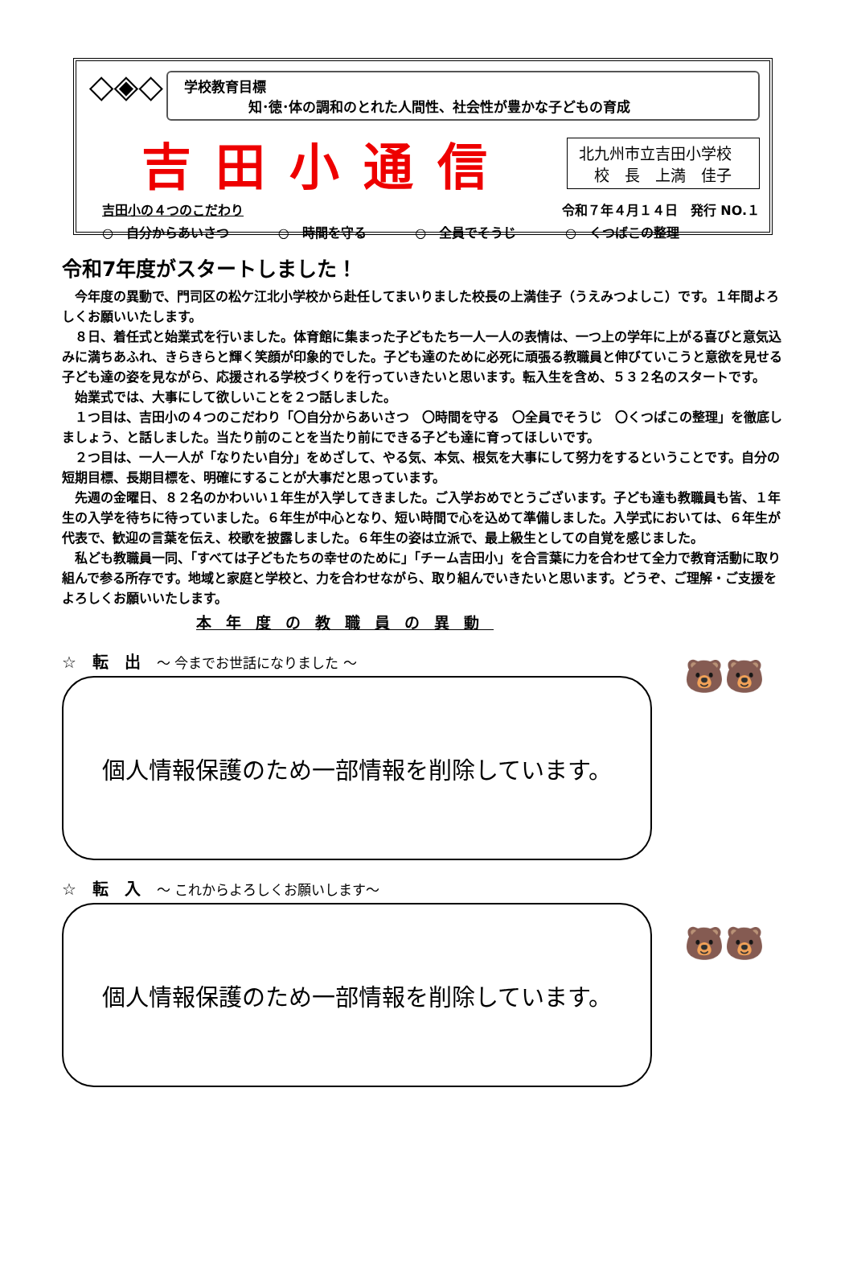◇◈◇
学校教育目標
知･徳･体の調和のとれた人間性、社会性が豊かな子どもの育成
吉田小通信
北九州市立吉田小学校
　校　長　上満　佳子
吉田小の４つのこだわり 令和７年４月１４日　発行 NO.１
○　自分からあいさつ ○　時間を守る ○　全員でそうじ ○　くつばこの整理
令和7年度がスタートしました！
今年度の異動で、門司区の松ケ江北小学校から赴任してまいりました校長の上満佳子（うえみつよしこ）です。１年間よろしくお願いいたします。
８日、着任式と始業式を行いました。体育館に集まった子どもたち一人一人の表情は、一つ上の学年に上がる喜びと意気込みに満ちあふれ、きらきらと輝く笑顔が印象的でした。子ども達のために必死に頑張る教職員と伸びていこうと意欲を見せる子ども達の姿を見ながら、応援される学校づくりを行っていきたいと思います。転入生を含め、５３２名のスタートです。
始業式では、大事にして欲しいことを２つ話しました。
１つ目は、吉田小の４つのこだわり「〇自分からあいさつ　〇時間を守る　〇全員でそうじ　〇くつばこの整理」を徹底しましょう、と話しました。当たり前のことを当たり前にできる子ども達に育ってほしいです。
２つ目は、一人一人が「なりたい自分」をめざして、やる気、本気、根気を大事にして努力をするということです。自分の短期目標、長期目標を、明確にすることが大事だと思っています。
先週の金曜日、８２名のかわいい１年生が入学してきました。ご入学おめでとうございます。子ども達も教職員も皆、１年生の入学を待ちに待っていました。６年生が中心となり、短い時間で心を込めて準備しました。入学式においては、６年生が代表で、歓迎の言葉を伝え、校歌を披露しました。６年生の姿は立派で、最上級生としての自覚を感じました。
私ども教職員一同、「すべては子どもたちの幸せのために」「チーム吉田小」を合言葉に力を合わせて全力で教育活動に取り組んで参る所存です。地域と家庭と学校と、力を合わせながら、取り組んでいきたいと思います。どうぞ、ご理解・ご支援をよろしくお願いいたします。
本年度の教職員の異動
☆　転　出　～ 今までお世話になりました ～
個人情報保護のため一部情報を削除しています。
🐻🐻
☆　転　入　～ これからよろしくお願いします～
個人情報保護のため一部情報を削除しています。
🐻🐻